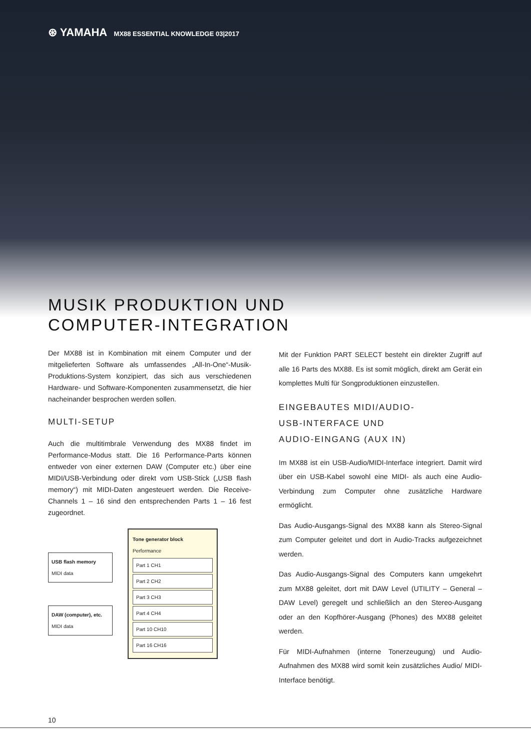⊛ YAMAHA MX88 ESSENTIAL KNOWLEDGE 03|2017
MUSIK PRODUKTION UND
COMPUTER-INTEGRATION
Der MX88 ist in Kombination mit einem Computer und der mitgelieferten Software als umfassendes „All-In-One“-Musik-Produktions-System konzipiert, das sich aus verschiedenen Hardware- und Software-Komponenten zusammensetzt, die hier nacheinander besprochen werden sollen.
MULTI-SETUP
Auch die multitimbrale Verwendung des MX88 findet im Performance-Modus statt. Die 16 Performance-Parts können entweder von einer externen DAW (Computer etc.) über eine MIDI/USB-Verbindung oder direkt vom USB-Stick („USB flash memory“) mit MIDI-Daten angesteuert werden. Die Receive-Channels 1 – 16 sind den entsprechenden Parts 1 – 16 fest zugeordnet.
USB flash memory
MIDI data
DAW (computer), etc.
MIDI data
Tone generator block
Performance
Part 1 CH1
Part 2 CH2
Part 3 CH3
Part 4 CH4
Part 10 CH10
Part 16 CH16
Mit der Funktion PART SELECT besteht ein direkter Zugriff auf alle 16 Parts des MX88. Es ist somit möglich, direkt am Gerät ein komplettes Multi für Songproduktionen einzustellen.
EINGEBAUTES MIDI/AUDIO-
USB-INTERFACE UND
AUDIO-EINGANG (AUX IN)
Im MX88 ist ein USB-Audio/MIDI-Interface integriert. Damit wird über ein USB-Kabel sowohl eine MIDI- als auch eine Audio-Verbindung zum Computer ohne zusätzliche Hardware ermöglicht.
Das Audio-Ausgangs-Signal des MX88 kann als Stereo-Signal zum Computer geleitet und dort in Audio-Tracks aufgezeichnet werden.
Das Audio-Ausgangs-Signal des Computers kann umgekehrt zum MX88 geleitet, dort mit DAW Level (UTILITY – General – DAW Level) geregelt und schließlich an den Stereo-Ausgang oder an den Kopfhörer-Ausgang (Phones) des MX88 geleitet werden.
Für MIDI-Aufnahmen (interne Tonerzeugung) und Audio-Aufnahmen des MX88 wird somit kein zusätzliches Audio/ MIDI-Interface benötigt.
10